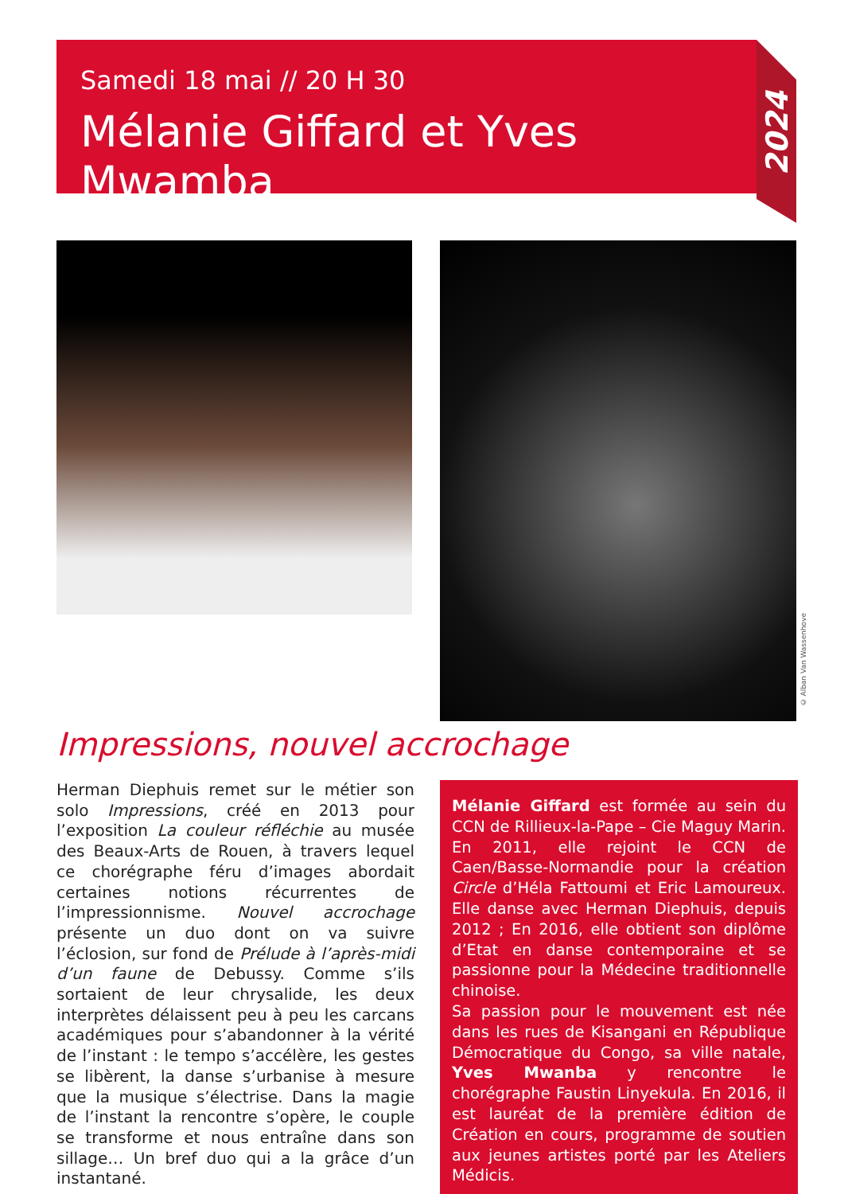Samedi 18 mai // 20 H 30
Mélanie Giffard et Yves Mwamba
2024
© Alban Van Wassenhove
Impressions, nouvel accrochage
Herman Diephuis remet sur le métier son solo Impressions, créé en 2013 pour l’exposition La couleur réfléchie au musée des Beaux-Arts de Rouen, à travers lequel ce chorégraphe féru d’images abordait certaines notions récurrentes de l’impressionnisme. Nouvel accrochage présente un duo dont on va suivre l’éclosion, sur fond de Prélude à l’après-midi d’un faune de Debussy. Comme s’ils sortaient de leur chrysalide, les deux interprètes délaissent peu à peu les carcans académiques pour s’abandonner à la vérité de l’instant : le tempo s’accélère, les gestes se libèrent, la danse s’urbanise à mesure que la musique s’électrise. Dans la magie de l’instant la rencontre s’opère, le couple se transforme et nous entraîne dans son sillage… Un bref duo qui a la grâce d’un instantané.
Mélanie Giffard est formée au sein du CCN de Rillieux-la-Pape – Cie Maguy Marin. En 2011, elle rejoint le CCN de Caen/Basse-Normandie pour la création Circle d’Héla Fattoumi et Eric Lamoureux. Elle danse avec Herman Diephuis, depuis 2012 ; En 2016, elle obtient son diplôme d’Etat en danse contemporaine et se passionne pour la Médecine traditionnelle chinoise.
Sa passion pour le mouvement est née dans les rues de Kisangani en République Démocratique du Congo, sa ville natale, Yves Mwanba y rencontre le chorégraphe Faustin Linyekula. En 2016, il est lauréat de la première édition de Création en cours, programme de soutien aux jeunes artistes porté par les Ateliers Médicis.